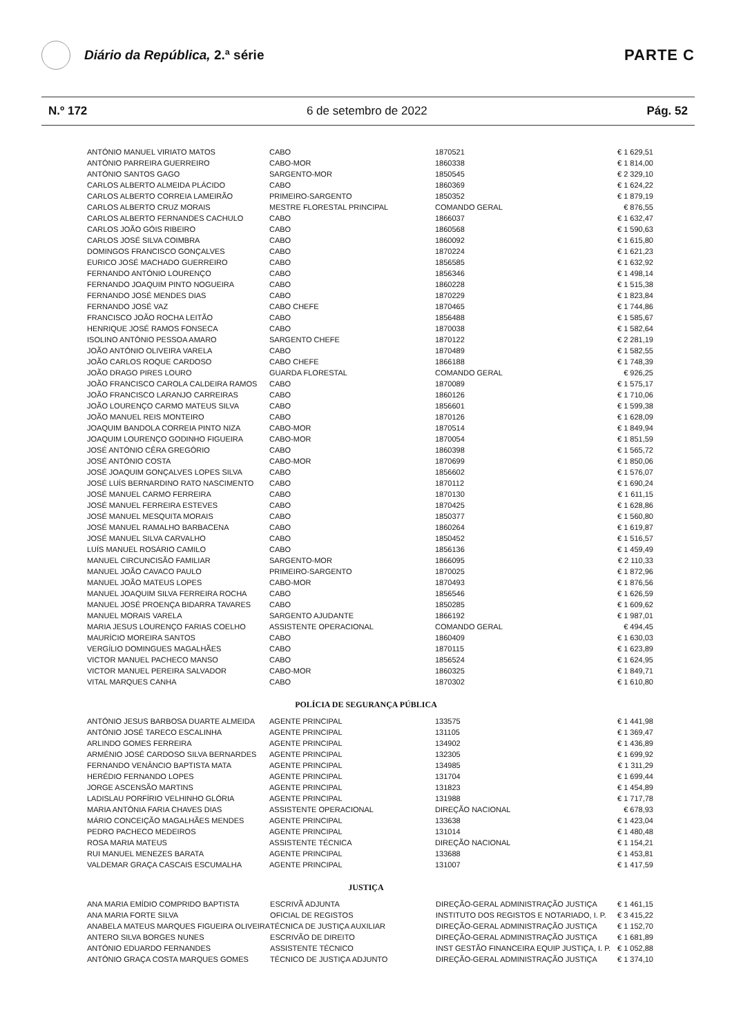Diário da República, 2.ª série
PARTE C
N.º 172 6 de setembro de 2022 Pág. 52
| ANTÓNIO MANUEL VIRIATO MATOS | CABO | 1870521 | € 1 629,51 |
| ANTÓNIO PARREIRA GUERREIRO | CABO-MOR | 1860338 | € 1 814,00 |
| ANTÓNIO SANTOS GAGO | SARGENTO-MOR | 1850545 | € 2 329,10 |
| CARLOS ALBERTO ALMEIDA PLÁCIDO | CABO | 1860369 | € 1 624,22 |
| CARLOS ALBERTO CORREIA LAMEIRÃO | PRIMEIRO-SARGENTO | 1850352 | € 1 879,19 |
| CARLOS ALBERTO CRUZ MORAIS | MESTRE FLORESTAL PRINCIPAL | COMANDO GERAL | € 876,55 |
| CARLOS ALBERTO FERNANDES CACHULO | CABO | 1866037 | € 1 632,47 |
| CARLOS JOÃO GÓIS RIBEIRO | CABO | 1860568 | € 1 590,63 |
| CARLOS JOSÉ SILVA COIMBRA | CABO | 1860092 | € 1 615,80 |
| DOMINGOS FRANCISCO GONÇALVES | CABO | 1870224 | € 1 621,23 |
| EURICO JOSÉ MACHADO GUERREIRO | CABO | 1856585 | € 1 632,92 |
| FERNANDO ANTÓNIO LOURENÇO | CABO | 1856346 | € 1 498,14 |
| FERNANDO JOAQUIM PINTO NOGUEIRA | CABO | 1860228 | € 1 515,38 |
| FERNANDO JOSÉ MENDES DIAS | CABO | 1870229 | € 1 823,84 |
| FERNANDO JOSÉ VAZ | CABO CHEFE | 1870465 | € 1 744,86 |
| FRANCISCO JOÃO ROCHA LEITÃO | CABO | 1856488 | € 1 585,67 |
| HENRIQUE JOSÉ RAMOS FONSECA | CABO | 1870038 | € 1 582,64 |
| ISOLINO ANTÓNIO PESSOA AMARO | SARGENTO CHEFE | 1870122 | € 2 281,19 |
| JOÃO ANTÓNIO OLIVEIRA VARELA | CABO | 1870489 | € 1 582,55 |
| JOÃO CARLOS ROQUE CARDOSO | CABO CHEFE | 1866188 | € 1 748,39 |
| JOÃO DRAGO PIRES LOURO | GUARDA FLORESTAL | COMANDO GERAL | € 926,25 |
| JOÃO FRANCISCO CAROLA CALDEIRA RAMOS | CABO | 1870089 | € 1 575,17 |
| JOÃO FRANCISCO LARANJO CARREIRAS | CABO | 1860126 | € 1 710,06 |
| JOÃO LOURENÇO CARMO MATEUS SILVA | CABO | 1856601 | € 1 599,38 |
| JOÃO MANUEL REIS MONTEIRO | CABO | 1870126 | € 1 628,09 |
| JOAQUIM BANDOLA CORREIA PINTO NIZA | CABO-MOR | 1870514 | € 1 849,94 |
| JOAQUIM LOURENÇO GODINHO FIGUEIRA | CABO-MOR | 1870054 | € 1 851,59 |
| JOSÉ ANTÓNIO CÊRA GREGÓRIO | CABO | 1860398 | € 1 565,72 |
| JOSÉ ANTÓNIO COSTA | CABO-MOR | 1870699 | € 1 850,06 |
| JOSÉ JOAQUIM GONÇALVES LOPES SILVA | CABO | 1856602 | € 1 576,07 |
| JOSÉ LUÍS BERNARDINO RATO NASCIMENTO | CABO | 1870112 | € 1 690,24 |
| JOSÉ MANUEL CARMO FERREIRA | CABO | 1870130 | € 1 611,15 |
| JOSÉ MANUEL FERREIRA ESTEVES | CABO | 1870425 | € 1 628,86 |
| JOSÉ MANUEL MESQUITA MORAIS | CABO | 1850377 | € 1 560,80 |
| JOSÉ MANUEL RAMALHO BARBACENA | CABO | 1860264 | € 1 619,87 |
| JOSÉ MANUEL SILVA CARVALHO | CABO | 1850452 | € 1 516,57 |
| LUÍS MANUEL ROSÁRIO CAMILO | CABO | 1856136 | € 1 459,49 |
| MANUEL CIRCUNCISÃO FAMILIAR | SARGENTO-MOR | 1866095 | € 2 110,33 |
| MANUEL JOÃO CAVACO PAULO | PRIMEIRO-SARGENTO | 1870025 | € 1 872,96 |
| MANUEL JOÃO MATEUS LOPES | CABO-MOR | 1870493 | € 1 876,56 |
| MANUEL JOAQUIM SILVA FERREIRA ROCHA | CABO | 1856546 | € 1 626,59 |
| MANUEL JOSÉ PROENÇA BIDARRA TAVARES | CABO | 1850285 | € 1 609,62 |
| MANUEL MORAIS VARELA | SARGENTO AJUDANTE | 1866192 | € 1 987,01 |
| MARIA JESUS LOURENÇO FARIAS COELHO | ASSISTENTE OPERACIONAL | COMANDO GERAL | € 494,45 |
| MAURÍCIO MOREIRA SANTOS | CABO | 1860409 | € 1 630,03 |
| VERGÍLIO DOMINGUES MAGALHÃES | CABO | 1870115 | € 1 623,89 |
| VICTOR MANUEL PACHECO MANSO | CABO | 1856524 | € 1 624,95 |
| VICTOR MANUEL PEREIRA SALVADOR | CABO-MOR | 1860325 | € 1 849,71 |
| VITAL MARQUES CANHA | CABO | 1870302 | € 1 610,80 |
POLÍCIA DE SEGURANÇA PÚBLICA
| ANTÓNIO JESUS BARBOSA DUARTE ALMEIDA | AGENTE PRINCIPAL | 133575 | € 1 441,98 |
| ANTÓNIO JOSÉ TARECO ESCALINHA | AGENTE PRINCIPAL | 131105 | € 1 369,47 |
| ARLINDO GOMES FERREIRA | AGENTE PRINCIPAL | 134902 | € 1 436,89 |
| ARMÉNIO JOSÉ CARDOSO SILVA BERNARDES | AGENTE PRINCIPAL | 132305 | € 1 699,92 |
| FERNANDO VENÂNCIO BAPTISTA MATA | AGENTE PRINCIPAL | 134985 | € 1 311,29 |
| HERÉDIO FERNANDO LOPES | AGENTE PRINCIPAL | 131704 | € 1 699,44 |
| JORGE ASCENSÃO MARTINS | AGENTE PRINCIPAL | 131823 | € 1 454,89 |
| LADISLAU PORFÍRIO VELHINHO GLÓRIA | AGENTE PRINCIPAL | 131988 | € 1 717,78 |
| MARIA ANTÓNIA FARIA CHAVES DIAS | ASSISTENTE OPERACIONAL | DIREÇÃO NACIONAL | € 678,93 |
| MÁRIO CONCEIÇÃO MAGALHÃES MENDES | AGENTE PRINCIPAL | 133638 | € 1 423,04 |
| PEDRO PACHECO MEDEIROS | AGENTE PRINCIPAL | 131014 | € 1 480,48 |
| ROSA MARIA MATEUS | ASSISTENTE TÉCNICA | DIREÇÃO NACIONAL | € 1 154,21 |
| RUI MANUEL MENEZES BARATA | AGENTE PRINCIPAL | 133688 | € 1 453,81 |
| VALDEMAR GRAÇA CASCAIS ESCUMALHA | AGENTE PRINCIPAL | 131007 | € 1 417,59 |
JUSTIÇA
| ANA MARIA EMÍDIO COMPRIDO BAPTISTA | ESCRIVÃ ADJUNTA | DIREÇÃO-GERAL ADMINISTRAÇÃO JUSTIÇA | € 1 461,15 |
| ANA MARIA FORTE SILVA | OFICIAL DE REGISTOS | INSTITUTO DOS REGISTOS E NOTARIADO, I. P. | € 3 415,22 |
| ANABELA MATEUS MARQUES FIGUEIRA OLIVEIRA | TÉCNICA DE JUSTIÇA AUXILIAR | DIREÇÃO-GERAL ADMINISTRAÇÃO JUSTIÇA | € 1 152,70 |
| ANTERO SILVA BORGES NUNES | ESCRIVÃO DE DIREITO | DIREÇÃO-GERAL ADMINISTRAÇÃO JUSTIÇA | € 1 681,89 |
| ANTÓNIO EDUARDO FERNANDES | ASSISTENTE TÉCNICO | INST GESTÃO FINANCEIRA EQUIP JUSTIÇA, I. P. | € 1 052,88 |
| ANTÓNIO GRAÇA COSTA MARQUES GOMES | TÉCNICO DE JUSTIÇA ADJUNTO | DIREÇÃO-GERAL ADMINISTRAÇÃO JUSTIÇA | € 1 374,10 |